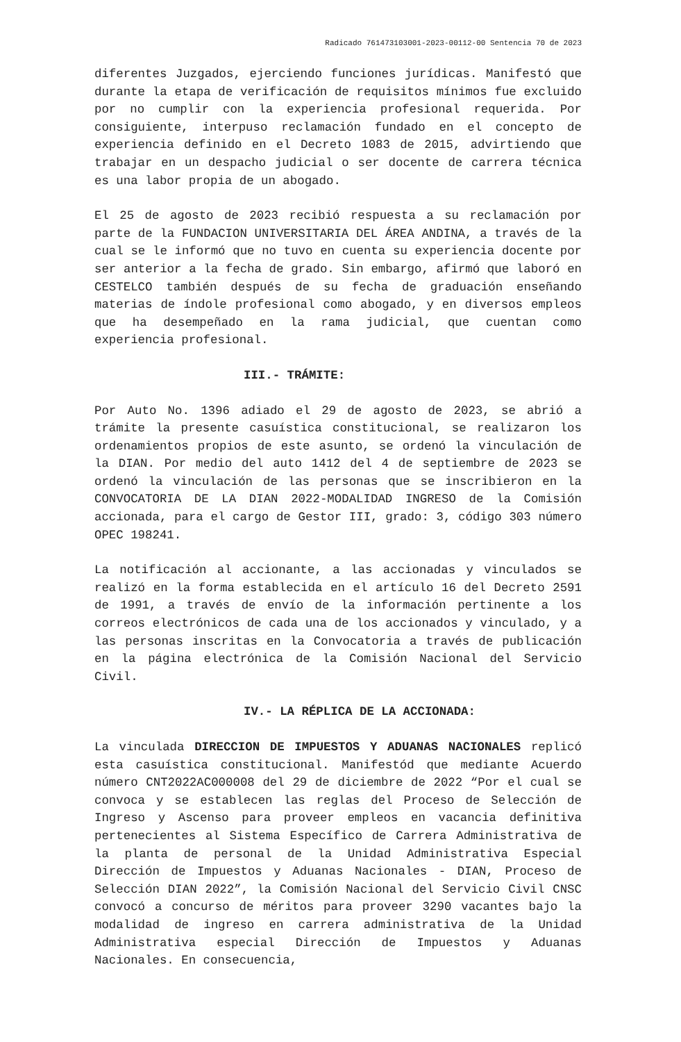Radicado 761473103001-2023-00112-00 Sentencia 70 de 2023
diferentes Juzgados, ejerciendo funciones jurídicas. Manifestó que durante la etapa de verificación de requisitos mínimos fue excluido por no cumplir con la experiencia profesional requerida. Por consiguiente, interpuso reclamación fundado en el concepto de experiencia definido en el Decreto 1083 de 2015, advirtiendo que trabajar en un despacho judicial o ser docente de carrera técnica es una labor propia de un abogado.
El 25 de agosto de 2023 recibió respuesta a su reclamación por parte de la FUNDACION UNIVERSITARIA DEL ÁREA ANDINA, a través de la cual se le informó que no tuvo en cuenta su experiencia docente por ser anterior a la fecha de grado. Sin embargo, afirmó que laboró en CESTELCO también después de su fecha de graduación enseñando materias de índole profesional como abogado, y en diversos empleos que ha desempeñado en la rama judicial, que cuentan como experiencia profesional.
III.- TRÁMITE:
Por Auto No. 1396 adiado el 29 de agosto de 2023, se abrió a trámite la presente casuística constitucional, se realizaron los ordenamientos propios de este asunto, se ordenó la vinculación de la DIAN. Por medio del auto 1412 del 4 de septiembre de 2023 se ordenó la vinculación de las personas que se inscribieron en la CONVOCATORIA DE LA DIAN 2022-MODALIDAD INGRESO de la Comisión accionada, para el cargo de Gestor III, grado: 3, código 303 número OPEC 198241.
La notificación al accionante, a las accionadas y vinculados se realizó en la forma establecida en el artículo 16 del Decreto 2591 de 1991, a través de envío de la información pertinente a los correos electrónicos de cada una de los accionados y vinculado, y a las personas inscritas en la Convocatoria a través de publicación en la página electrónica de la Comisión Nacional del Servicio Civil.
IV.- LA RÉPLICA DE LA ACCIONADA:
La vinculada DIRECCION DE IMPUESTOS Y ADUANAS NACIONALES replicó esta casuística constitucional. Manifestód que mediante Acuerdo número CNT2022AC000008 del 29 de diciembre de 2022 “Por el cual se convoca y se establecen las reglas del Proceso de Selección de Ingreso y Ascenso para proveer empleos en vacancia definitiva pertenecientes al Sistema Específico de Carrera Administrativa de la planta de personal de la Unidad Administrativa Especial Dirección de Impuestos y Aduanas Nacionales - DIAN, Proceso de Selección DIAN 2022”, la Comisión Nacional del Servicio Civil CNSC convocó a concurso de méritos para proveer 3290 vacantes bajo la modalidad de ingreso en carrera administrativa de la Unidad Administrativa especial Dirección de Impuestos y Aduanas Nacionales. En consecuencia,